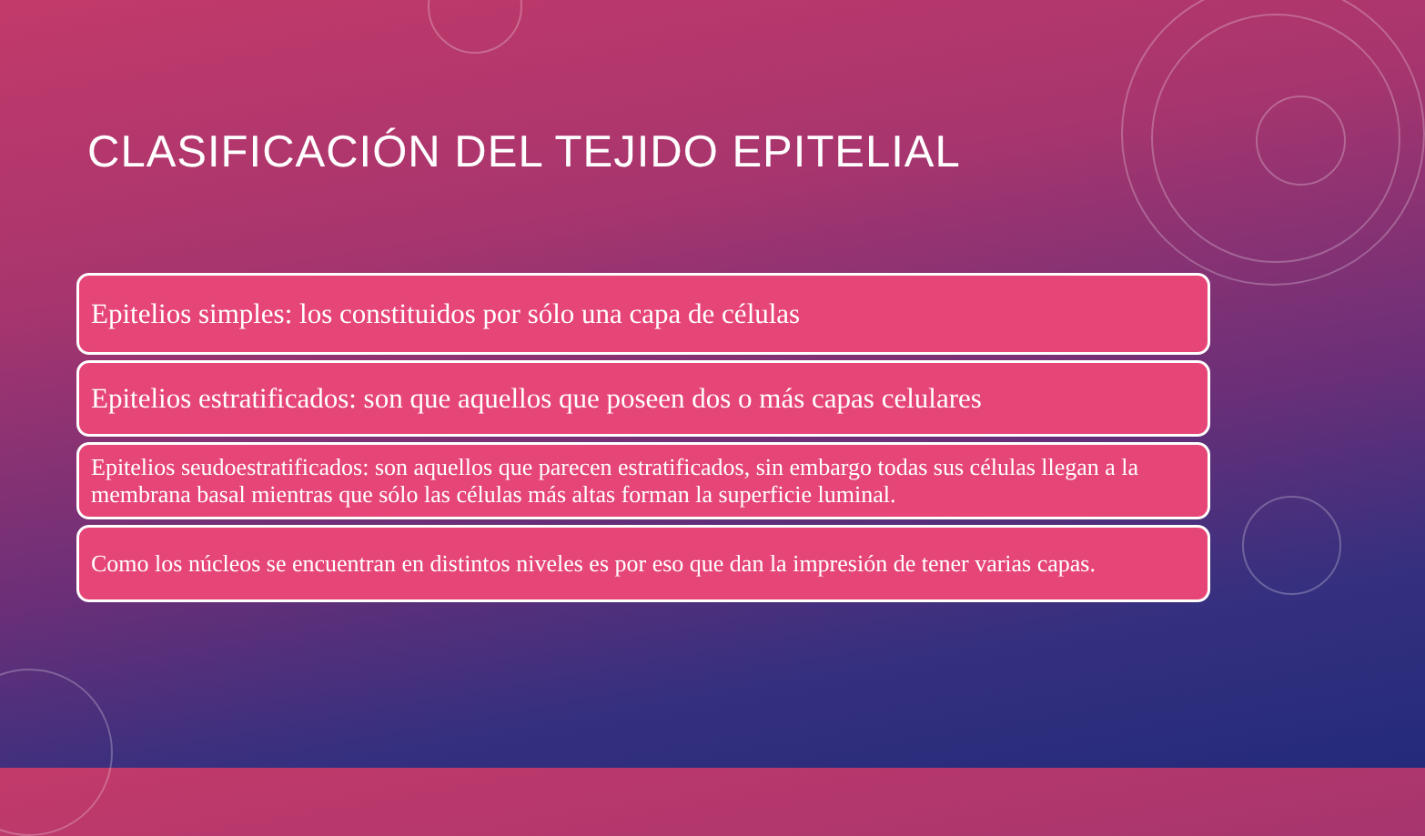CLASIFICACIÓN DEL TEJIDO EPITELIAL
Epitelios simples: los constituidos por sólo una capa de células
Epitelios estratificados: son que aquellos que poseen dos o más capas celulares
Epitelios seudoestratificados: son aquellos que parecen estratificados, sin embargo todas sus células llegan a la membrana basal mientras que sólo las células más altas forman la superficie luminal.
Como los núcleos se encuentran en distintos niveles es por eso que dan la impresión de tener varias capas.